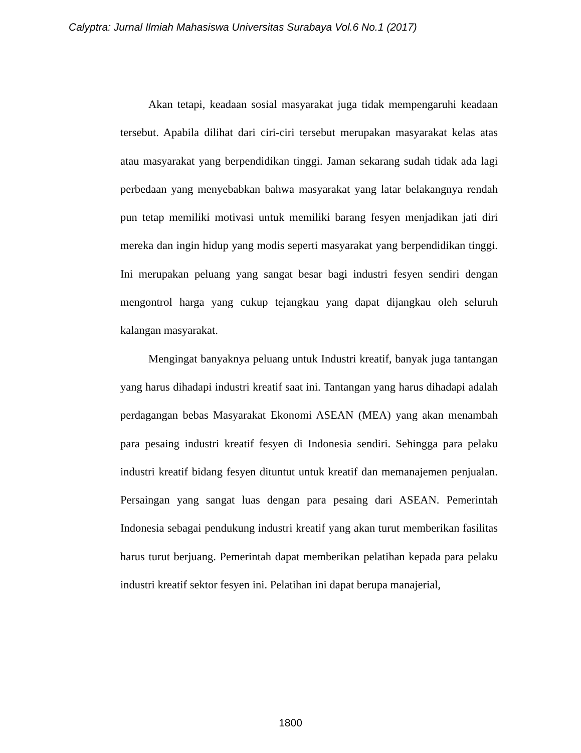Calyptra: Jurnal Ilmiah Mahasiswa Universitas Surabaya Vol.6 No.1 (2017)
Akan tetapi, keadaan sosial masyarakat juga tidak mempengaruhi keadaan tersebut. Apabila dilihat dari ciri-ciri tersebut merupakan masyarakat kelas atas atau masyarakat yang berpendidikan tinggi. Jaman sekarang sudah tidak ada lagi perbedaan yang menyebabkan bahwa masyarakat yang latar belakangnya rendah pun tetap memiliki motivasi untuk memiliki barang fesyen menjadikan jati diri mereka dan ingin hidup yang modis seperti masyarakat yang berpendidikan tinggi. Ini merupakan peluang yang sangat besar bagi industri fesyen sendiri dengan mengontrol harga yang cukup tejangkau yang dapat dijangkau oleh seluruh kalangan masyarakat.
Mengingat banyaknya peluang untuk Industri kreatif, banyak juga tantangan yang harus dihadapi industri kreatif saat ini. Tantangan yang harus dihadapi adalah perdagangan bebas Masyarakat Ekonomi ASEAN (MEA) yang akan menambah para pesaing industri kreatif fesyen di Indonesia sendiri. Sehingga para pelaku industri kreatif bidang fesyen dituntut untuk kreatif dan memanajemen penjualan. Persaingan yang sangat luas dengan para pesaing dari ASEAN. Pemerintah Indonesia sebagai pendukung industri kreatif yang akan turut memberikan fasilitas harus turut berjuang. Pemerintah dapat memberikan pelatihan kepada para pelaku industri kreatif sektor fesyen ini. Pelatihan ini dapat berupa manajerial,
1800